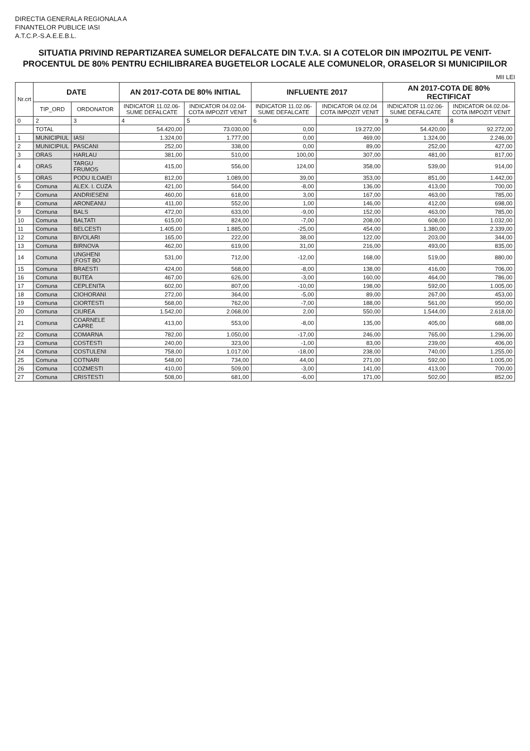DIRECTIA GENERALA REGIONALA A
FINANTELOR PUBLICE IASI
A.T.C.P.-S.A.E.E.B.L.
SITUATIA PRIVIND REPARTIZAREA SUMELOR DEFALCATE DIN T.V.A. SI A COTELOR DIN IMPOZITUL PE VENIT- PROCENTUL DE 80% PENTRU ECHILIBRAREA BUGETELOR LOCALE ALE COMUNELOR, ORASELOR SI MUNICIPIILOR
MII LEI
| Nr.crt | DATE | | AN 2017-COTA DE 80% INITIAL | | INFLUENTE 2017 | | AN 2017-COTA DE 80% RECTIFICAT | |
| --- | --- | --- | --- | --- | --- | --- | --- | --- |
| | TIP_ORD | ORDONATOR | INDICATOR 11.02.06-SUME DEFALCATE | INDICATOR 04.02.04-COTA IMPOZIT VENIT | INDICATOR 11.02.06-SUME DEFALCATE | INDICATOR 04.02.04 COTA IMPOZIT VENIT | INDICATOR 11.02.06-SUME DEFALCATE | INDICATOR 04.02.04-COTA IMPOZIT VENIT |
| 0 | 2 | 3 | 4 | 5 | 6 | | 9 | 8 |
| | TOTAL | | 54.420,00 | 73.030,00 | 0,00 | 19.272,00 | 54.420,00 | 92.272,00 |
| 1 | MUNICIPIUL | IASI | 1.324,00 | 1.777,00 | 0,00 | 469,00 | 1.324,00 | 2.246,00 |
| 2 | MUNICIPIUL | PASCANI | 252,00 | 338,00 | 0,00 | 89,00 | 252,00 | 427,00 |
| 3 | ORAS | HARLAU | 381,00 | 510,00 | 100,00 | 307,00 | 481,00 | 817,00 |
| 4 | ORAS | TARGU FRUMOS | 415,00 | 556,00 | 124,00 | 358,00 | 539,00 | 914,00 |
| 5 | ORAS | PODU ILOAIEI | 812,00 | 1.089,00 | 39,00 | 353,00 | 851,00 | 1.442,00 |
| 6 | Comuna | ALEX. I. CUZA | 421,00 | 564,00 | -8,00 | 136,00 | 413,00 | 700,00 |
| 7 | Comuna | ANDRIESENI | 460,00 | 618,00 | 3,00 | 167,00 | 463,00 | 785,00 |
| 8 | Comuna | ARONEANU | 411,00 | 552,00 | 1,00 | 146,00 | 412,00 | 698,00 |
| 9 | Comuna | BALS | 472,00 | 633,00 | -9,00 | 152,00 | 463,00 | 785,00 |
| 10 | Comuna | BALTATI | 615,00 | 824,00 | -7,00 | 208,00 | 608,00 | 1.032,00 |
| 11 | Comuna | BELCESTI | 1.405,00 | 1.885,00 | -25,00 | 454,00 | 1.380,00 | 2.339,00 |
| 12 | Comuna | BIVOLARI | 165,00 | 222,00 | 38,00 | 122,00 | 203,00 | 344,00 |
| 13 | Comuna | BIRNOVA | 462,00 | 619,00 | 31,00 | 216,00 | 493,00 | 835,00 |
| 14 | Comuna | UNGHENI (FOST BO | 531,00 | 712,00 | -12,00 | 168,00 | 519,00 | 880,00 |
| 15 | Comuna | BRAESTI | 424,00 | 568,00 | -8,00 | 138,00 | 416,00 | 706,00 |
| 16 | Comuna | BUTEA | 467,00 | 626,00 | -3,00 | 160,00 | 464,00 | 786,00 |
| 17 | Comuna | CEPLENITA | 602,00 | 807,00 | -10,00 | 198,00 | 592,00 | 1.005,00 |
| 18 | Comuna | CIOHORANI | 272,00 | 364,00 | -5,00 | 89,00 | 267,00 | 453,00 |
| 19 | Comuna | CIORTESTI | 568,00 | 762,00 | -7,00 | 188,00 | 561,00 | 950,00 |
| 20 | Comuna | CIUREA | 1.542,00 | 2.068,00 | 2,00 | 550,00 | 1.544,00 | 2.618,00 |
| 21 | Comuna | COARNELE CAPRE | 413,00 | 553,00 | -8,00 | 135,00 | 405,00 | 688,00 |
| 22 | Comuna | COMARNA | 782,00 | 1.050,00 | -17,00 | 246,00 | 765,00 | 1.296,00 |
| 23 | Comuna | COSTESTI | 240,00 | 323,00 | -1,00 | 83,00 | 239,00 | 406,00 |
| 24 | Comuna | COSTULENI | 758,00 | 1.017,00 | -18,00 | 238,00 | 740,00 | 1.255,00 |
| 25 | Comuna | COTNARI | 548,00 | 734,00 | 44,00 | 271,00 | 592,00 | 1.005,00 |
| 26 | Comuna | COZMESTI | 410,00 | 509,00 | -3,00 | 141,00 | 413,00 | 700,00 |
| 27 | Comuna | CRISTESTI | 508,00 | 681,00 | -6,00 | 171,00 | 502,00 | 852,00 |